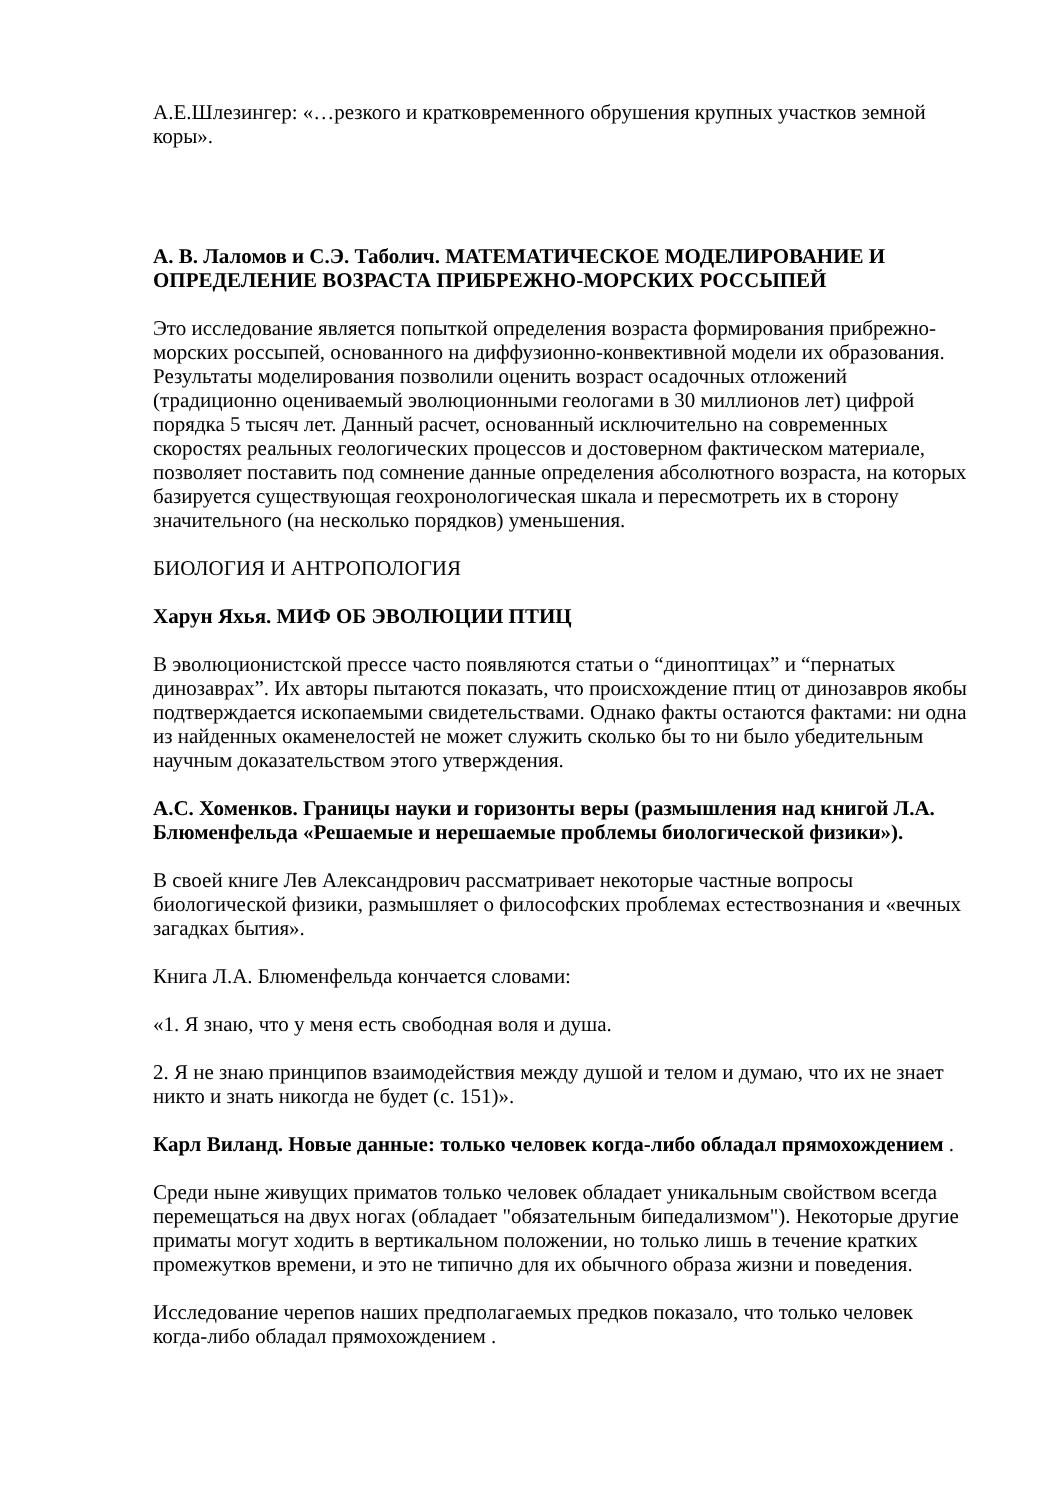А.Е.Шлезингер: «…резкого и кратковременного обрушения крупных участков земной коры».
А. В. Лаломов и С.Э. Таболич. МАТЕМАТИЧЕСКОЕ МОДЕЛИРОВАНИЕ И ОПРЕДЕЛЕНИЕ ВОЗРАСТА ПРИБРЕЖНО-МОРСКИХ РОССЫПЕЙ
Это исследование является попыткой определения возраста формирования прибрежно-морских россыпей, основанного на диффузионно-конвективной модели их образования. Результаты моделирования позволили оценить возраст осадочных отложений (традиционно оцениваемый эволюционными геологами в 30 миллионов лет) цифрой порядка 5 тысяч лет. Данный расчет, основанный исключительно на современных скоростях реальных геологических процессов и достоверном фактическом материале, позволяет поставить под сомнение данные определения абсолютного возраста, на которых базируется существующая геохронологическая шкала и пересмотреть их в сторону значительного (на несколько порядков) уменьшения.
БИОЛОГИЯ И АНТРОПОЛОГИЯ
Харун Яхья. МИФ ОБ ЭВОЛЮЦИИ ПТИЦ
В эволюционистской прессе часто появляются статьи о “диноптицах” и “пернатых динозаврах”. Их авторы пытаются показать, что происхождение птиц от динозавров якобы подтверждается ископаемыми свидетельствами. Однако факты остаются фактами: ни одна из найденных окаменелостей не может служить сколько бы то ни было убедительным научным доказательством этого утверждения.
А.С. Хоменков. Границы науки и горизонты веры (размышления над книгой Л.А. Блюменфельда «Решаемые и нерешаемые проблемы биологической физики»).
В своей книге Лев Александрович рассматривает некоторые частные вопросы биологической физики, размышляет о философских проблемах естествознания и «вечных загадках бытия».
Книга Л.А. Блюменфельда кончается словами:
«1. Я знаю, что у меня есть свободная воля и душа.
2. Я не знаю принципов взаимодействия между душой и телом и думаю, что их не знает никто и знать никогда не будет (с. 151)».
Карл Виланд. Новые данные: только человек когда-либо обладал прямохождением .
Среди ныне живущих приматов только человек обладает уникальным свойством всегда перемещаться на двух ногах (обладает "обязательным бипедализмом"). Некоторые другие приматы могут ходить в вертикальном положении, но только лишь в течение кратких промежутков времени, и это не типично для их обычного образа жизни и поведения.
Исследование черепов наших предполагаемых предков показало, что только человек когда-либо обладал прямохождением .